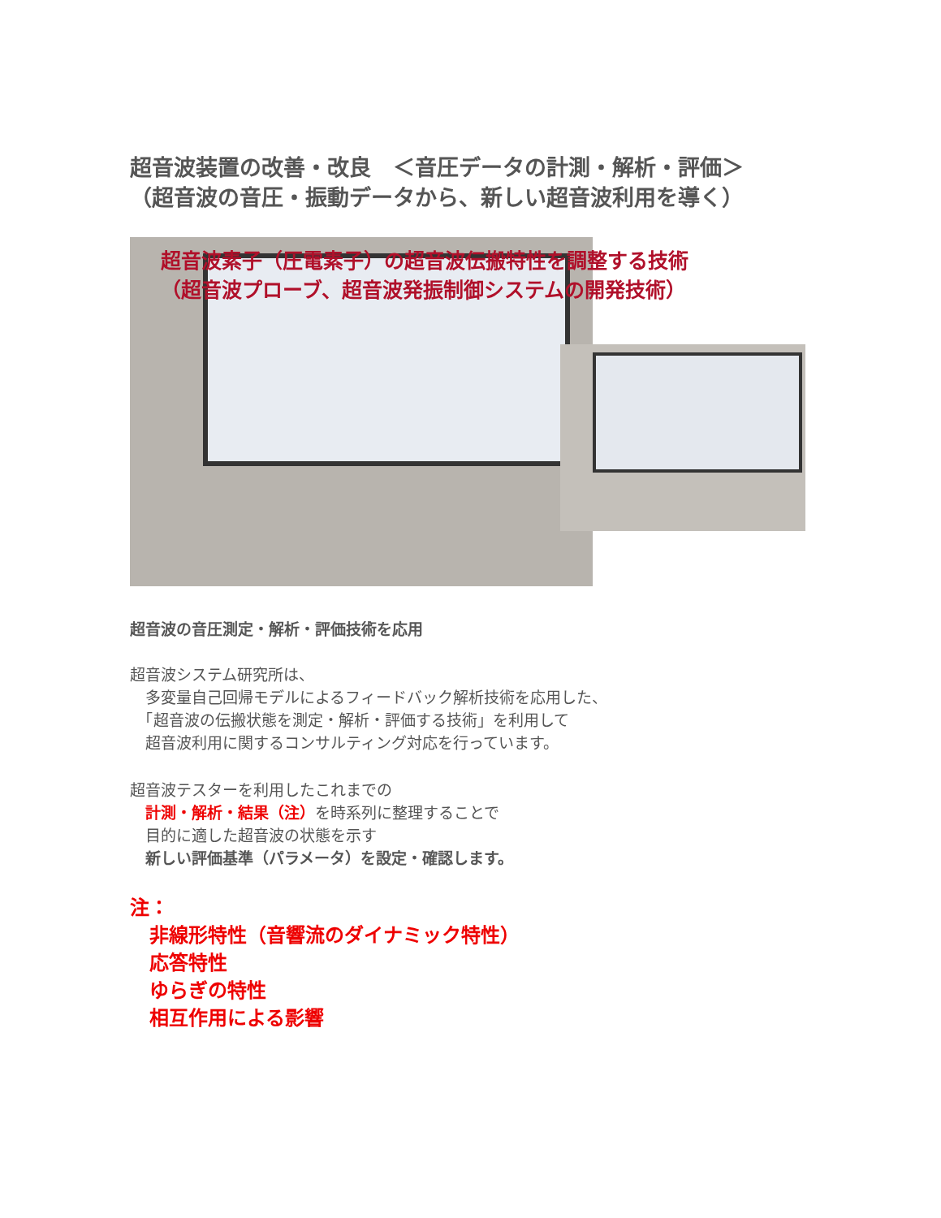超音波装置の改善・改良　＜音圧データの計測・解析・評価＞
（超音波の音圧・振動データから、新しい超音波利用を導く）
超音波素子（圧電素子）の超音波伝搬特性を調整する技術
（超音波プローブ、超音波発振制御システムの開発技術）
超音波の音圧測定・解析・評価技術を応用
超音波システム研究所は、
　多変量自己回帰モデルによるフィードバック解析技術を応用した、
　「超音波の伝搬状態を測定・解析・評価する技術」を利用して
　超音波利用に関するコンサルティング対応を行っています。
超音波テスターを利用したこれまでの
　計測・解析・結果（注）を時系列に整理することで
　目的に適した超音波の状態を示す
　新しい評価基準（パラメータ）を設定・確認します。
注：
　非線形特性（音響流のダイナミック特性）
　応答特性
　ゆらぎの特性
　相互作用による影響